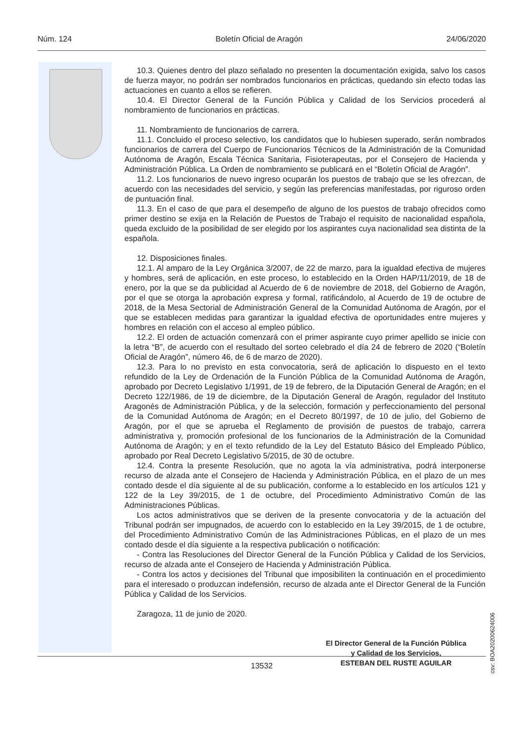Núm. 124 Boletín Oficial de Aragón 24/06/2020
10.3. Quienes dentro del plazo señalado no presenten la documentación exigida, salvo los casos de fuerza mayor, no podrán ser nombrados funcionarios en prácticas, quedando sin efecto todas las actuaciones en cuanto a ellos se refieren.
10.4. El Director General de la Función Pública y Calidad de los Servicios procederá al nombramiento de funcionarios en prácticas.
11. Nombramiento de funcionarios de carrera.
11.1. Concluido el proceso selectivo, los candidatos que lo hubiesen superado, serán nombrados funcionarios de carrera del Cuerpo de Funcionarios Técnicos de la Administración de la Comunidad Autónoma de Aragón, Escala Técnica Sanitaria, Fisioterapeutas, por el Consejero de Hacienda y Administración Pública. La Orden de nombramiento se publicará en el “Boletín Oficial de Aragón”.
11.2. Los funcionarios de nuevo ingreso ocuparán los puestos de trabajo que se les ofrezcan, de acuerdo con las necesidades del servicio, y según las preferencias manifestadas, por riguroso orden de puntuación final.
11.3. En el caso de que para el desempeño de alguno de los puestos de trabajo ofrecidos como primer destino se exija en la Relación de Puestos de Trabajo el requisito de nacionalidad española, queda excluido de la posibilidad de ser elegido por los aspirantes cuya nacionalidad sea distinta de la española.
12. Disposiciones finales.
12.1. Al amparo de la Ley Orgánica 3/2007, de 22 de marzo, para la igualdad efectiva de mujeres y hombres, será de aplicación, en este proceso, lo establecido en la Orden HAP/11/2019, de 18 de enero, por la que se da publicidad al Acuerdo de 6 de noviembre de 2018, del Gobierno de Aragón, por el que se otorga la aprobación expresa y formal, ratificándolo, al Acuerdo de 19 de octubre de 2018, de la Mesa Sectorial de Administración General de la Comunidad Autónoma de Aragón, por el que se establecen medidas para garantizar la igualdad efectiva de oportunidades entre mujeres y hombres en relación con el acceso al empleo público.
12.2. El orden de actuación comenzará con el primer aspirante cuyo primer apellido se inicie con la letra “B”, de acuerdo con el resultado del sorteo celebrado el día 24 de febrero de 2020 (“Boletín Oficial de Aragón”, número 46, de 6 de marzo de 2020).
12.3. Para lo no previsto en esta convocatoria, será de aplicación lo dispuesto en el texto refundido de la Ley de Ordenación de la Función Pública de la Comunidad Autónoma de Aragón, aprobado por Decreto Legislativo 1/1991, de 19 de febrero, de la Diputación General de Aragón; en el Decreto 122/1986, de 19 de diciembre, de la Diputación General de Aragón, regulador del Instituto Aragonés de Administración Pública, y de la selección, formación y perfeccionamiento del personal de la Comunidad Autónoma de Aragón; en el Decreto 80/1997, de 10 de julio, del Gobierno de Aragón, por el que se aprueba el Reglamento de provisión de puestos de trabajo, carrera administrativa y, promoción profesional de los funcionarios de la Administración de la Comunidad Autónoma de Aragón; y en el texto refundido de la Ley del Estatuto Básico del Empleado Público, aprobado por Real Decreto Legislativo 5/2015, de 30 de octubre.
12.4. Contra la presente Resolución, que no agota la vía administrativa, podrá interponerse recurso de alzada ante el Consejero de Hacienda y Administración Pública, en el plazo de un mes contado desde el día siguiente al de su publicación, conforme a lo establecido en los artículos 121 y 122 de la Ley 39/2015, de 1 de octubre, del Procedimiento Administrativo Común de las Administraciones Públicas.
Los actos administrativos que se deriven de la presente convocatoria y de la actuación del Tribunal podrán ser impugnados, de acuerdo con lo establecido en la Ley 39/2015, de 1 de octubre, del Procedimiento Administrativo Común de las Administraciones Públicas, en el plazo de un mes contado desde el día siguiente a la respectiva publicación o notificación:
- Contra las Resoluciones del Director General de la Función Pública y Calidad de los Servicios, recurso de alzada ante el Consejero de Hacienda y Administración Pública.
- Contra los actos y decisiones del Tribunal que imposibiliten la continuación en el procedimiento para el interesado o produzcan indefensión, recurso de alzada ante el Director General de la Función Pública y Calidad de los Servicios.
Zaragoza, 11 de junio de 2020.
El Director General de la Función Pública
y Calidad de los Servicios,
ESTEBAN DEL RUSTE AGUILAR
csv: BOA20200624006
13532